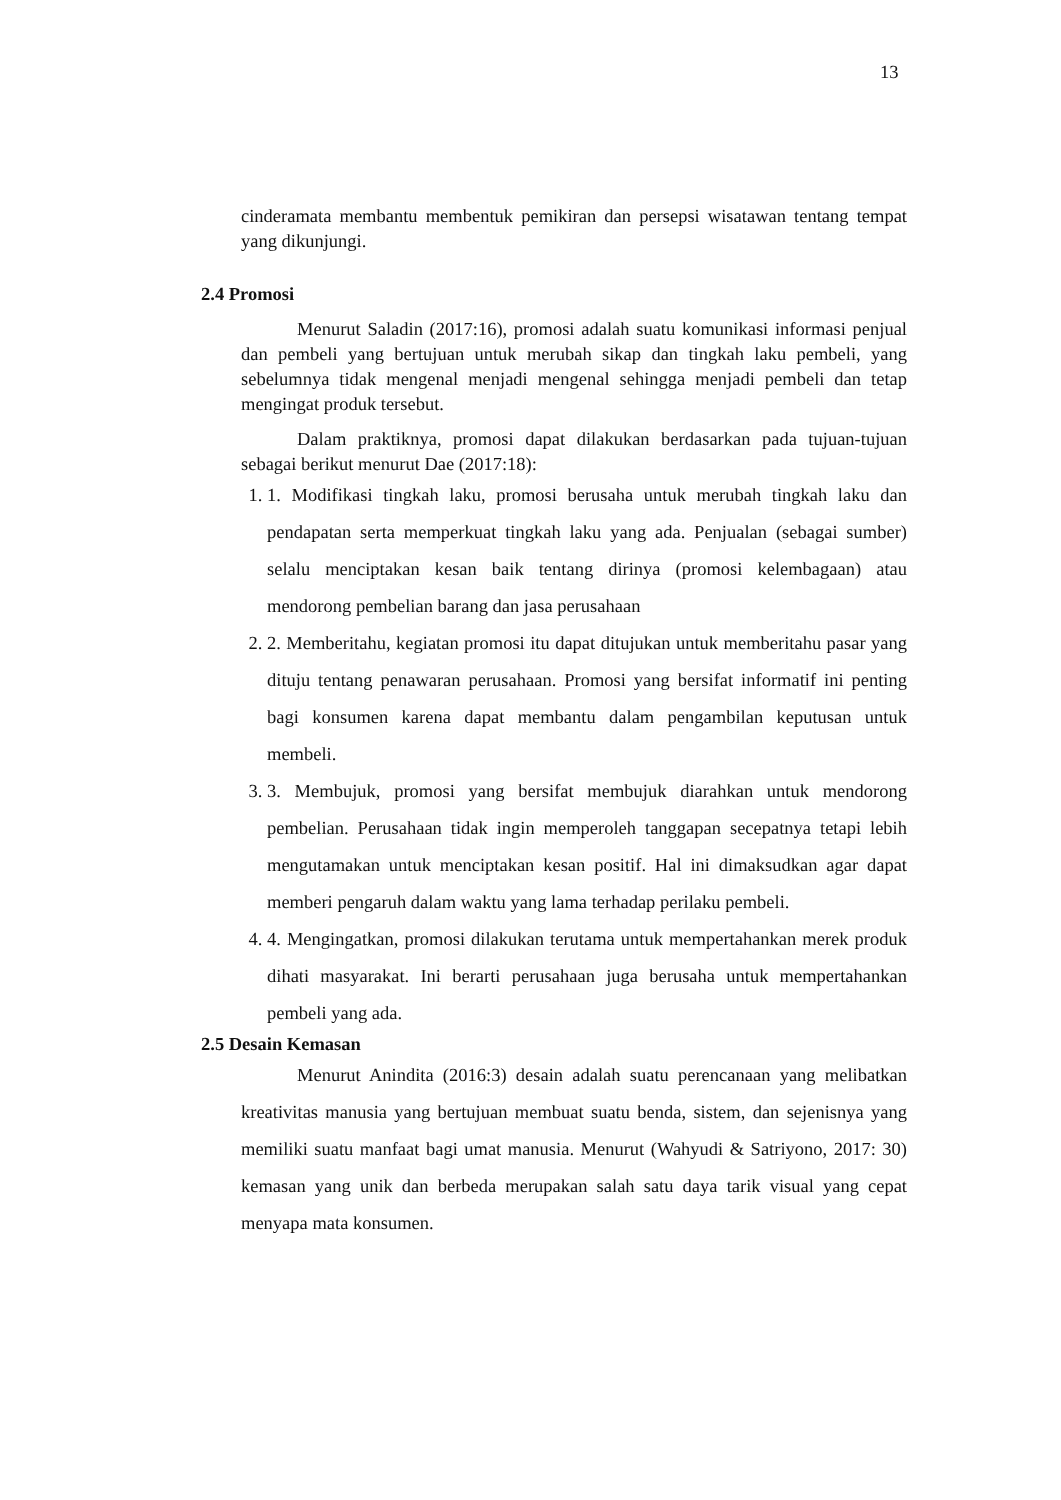13
cinderamata membantu membentuk pemikiran dan persepsi wisatawan tentang tempat yang dikunjungi.
2.4 Promosi
Menurut Saladin (2017:16), promosi adalah suatu komunikasi informasi penjual dan pembeli yang bertujuan untuk merubah sikap dan tingkah laku pembeli, yang sebelumnya tidak mengenal menjadi mengenal sehingga menjadi pembeli dan tetap mengingat produk tersebut.
Dalam praktiknya, promosi dapat dilakukan berdasarkan pada tujuan-tujuan sebagai berikut menurut Dae (2017:18):
1. 1. Modifikasi tingkah laku, promosi berusaha untuk merubah tingkah laku dan pendapatan serta memperkuat tingkah laku yang ada. Penjualan (sebagai sumber) selalu menciptakan kesan baik tentang dirinya (promosi kelembagaan) atau mendorong pembelian barang dan jasa perusahaan
2. 2. Memberitahu, kegiatan promosi itu dapat ditujukan untuk memberitahu pasar yang dituju tentang penawaran perusahaan. Promosi yang bersifat informatif ini penting bagi konsumen karena dapat membantu dalam pengambilan keputusan untuk membeli.
3. 3. Membujuk, promosi yang bersifat membujuk diarahkan untuk mendorong pembelian. Perusahaan tidak ingin memperoleh tanggapan secepatnya tetapi lebih mengutamakan untuk menciptakan kesan positif. Hal ini dimaksudkan agar dapat memberi pengaruh dalam waktu yang lama terhadap perilaku pembeli.
4. 4. Mengingatkan, promosi dilakukan terutama untuk mempertahankan merek produk dihati masyarakat. Ini berarti perusahaan juga berusaha untuk mempertahankan pembeli yang ada.
2.5 Desain Kemasan
Menurut Anindita (2016:3) desain adalah suatu perencanaan yang melibatkan kreativitas manusia yang bertujuan membuat suatu benda, sistem, dan sejenisnya yang memiliki suatu manfaat bagi umat manusia. Menurut (Wahyudi & Satriyono, 2017: 30) kemasan yang unik dan berbeda merupakan salah satu daya tarik visual yang cepat menyapa mata konsumen.